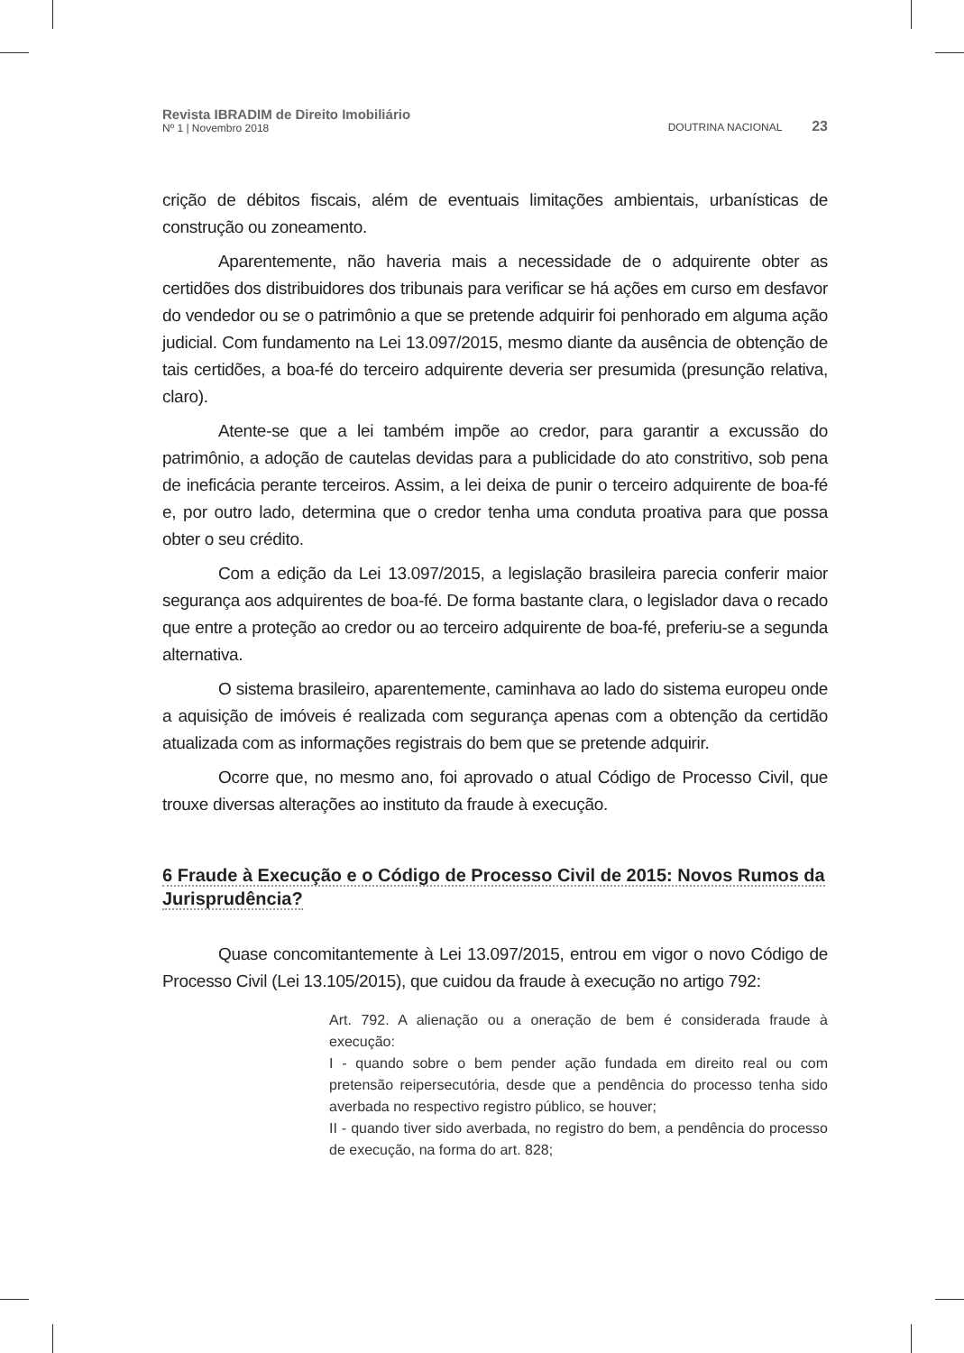Revista IBRADIM de Direito Imobiliário
Nº 1 | Novembro 2018
DOUTRINA NACIONAL 23
crição de débitos fiscais, além de eventuais limitações ambientais, urbanísticas de construção ou zoneamento.
Aparentemente, não haveria mais a necessidade de o adquirente obter as certidões dos distribuidores dos tribunais para verificar se há ações em curso em desfavor do vendedor ou se o patrimônio a que se pretende adquirir foi penhorado em alguma ação judicial. Com fundamento na Lei 13.097/2015, mesmo diante da ausência de obtenção de tais certidões, a boa-fé do terceiro adquirente deveria ser presumida (presunção relativa, claro).
Atente-se que a lei também impõe ao credor, para garantir a excussão do patrimônio, a adoção de cautelas devidas para a publicidade do ato constritivo, sob pena de ineficácia perante terceiros. Assim, a lei deixa de punir o terceiro adquirente de boa-fé e, por outro lado, determina que o credor tenha uma conduta proativa para que possa obter o seu crédito.
Com a edição da Lei 13.097/2015, a legislação brasileira parecia conferir maior segurança aos adquirentes de boa-fé. De forma bastante clara, o legislador dava o recado que entre a proteção ao credor ou ao terceiro adquirente de boa-fé, preferiu-se a segunda alternativa.
O sistema brasileiro, aparentemente, caminhava ao lado do sistema europeu onde a aquisição de imóveis é realizada com segurança apenas com a obtenção da certidão atualizada com as informações registrais do bem que se pretende adquirir.
Ocorre que, no mesmo ano, foi aprovado o atual Código de Processo Civil, que trouxe diversas alterações ao instituto da fraude à execução.
6 Fraude à Execução e o Código de Processo Civil de 2015: Novos Rumos da Jurisprudência?
Quase concomitantemente à Lei 13.097/2015, entrou em vigor o novo Código de Processo Civil (Lei 13.105/2015), que cuidou da fraude à execução no artigo 792:
Art. 792. A alienação ou a oneração de bem é considerada fraude à execução:
I - quando sobre o bem pender ação fundada em direito real ou com pretensão reipersecutória, desde que a pendência do processo tenha sido averbada no respectivo registro público, se houver;
II - quando tiver sido averbada, no registro do bem, a pendência do processo de execução, na forma do art. 828;